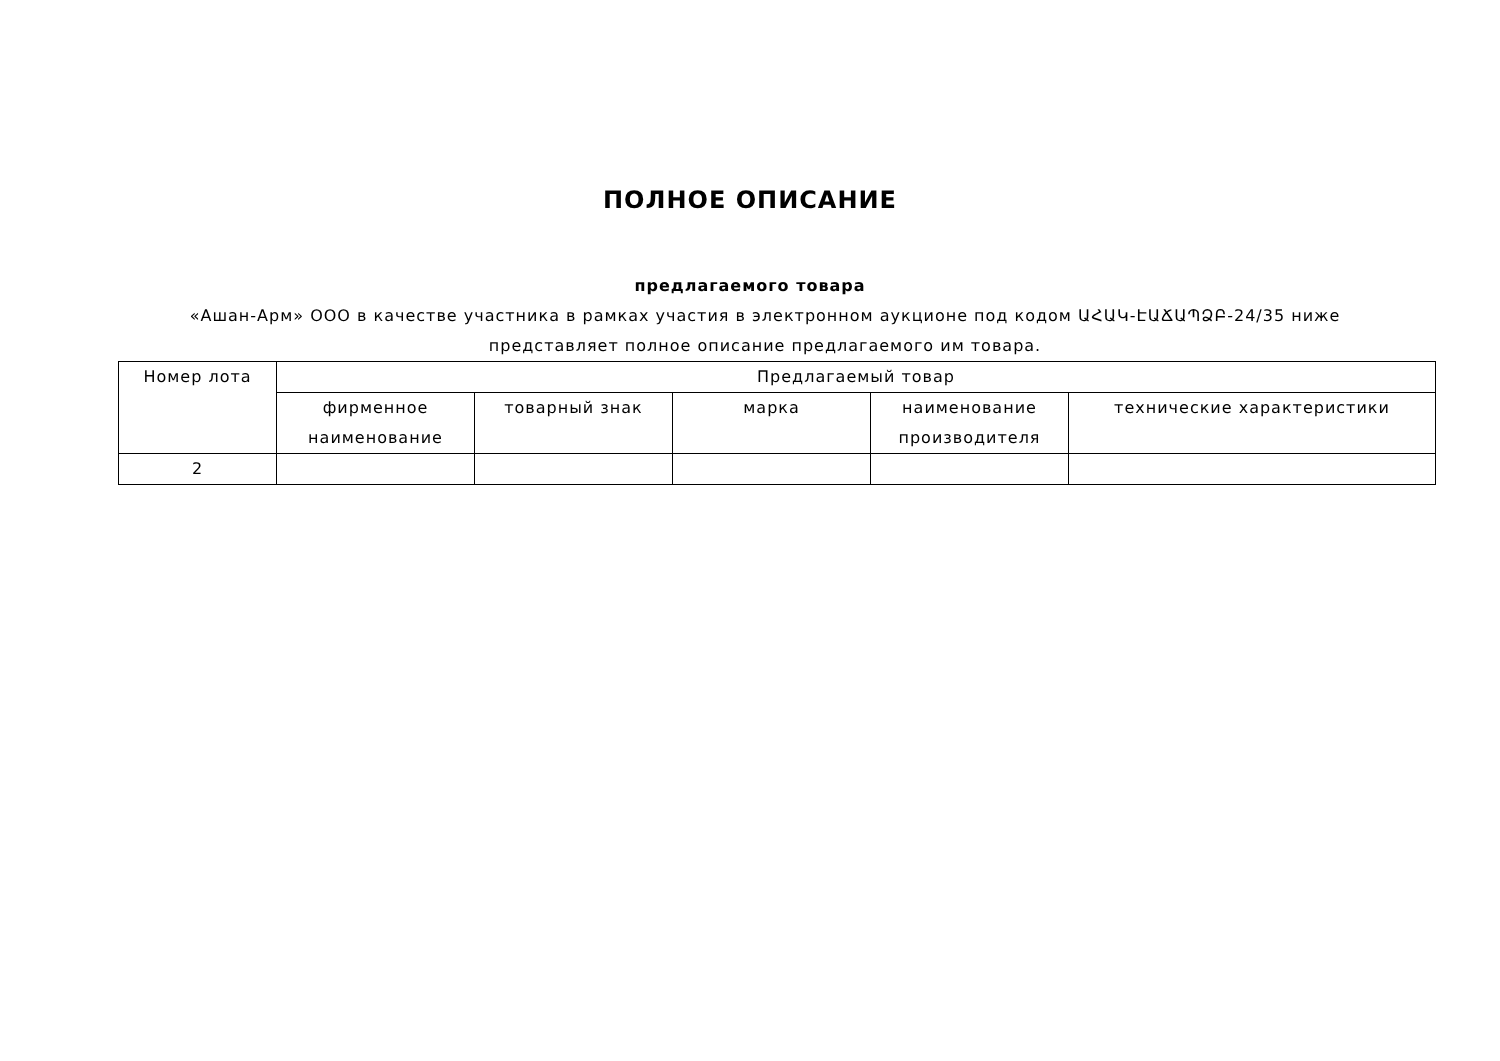ПОЛНОЕ ОПИСАНИЕ
предлагаемого товара
«Ашан-Арм» ООО в качестве участника в рамках участия в электронном аукционе под кодом ԱՀԱԿ-ԷԱՃԱՊՁԲ-24/35 ниже представляет полное описание предлагаемого им товара.
| Номер лота | Предлагаемый товар | | | | |
| --- | --- | --- | --- | --- | --- |
| | фирменное наименование | товарный знак | марка | наименование производителя | технические характеристики |
| 2 | | | | | |